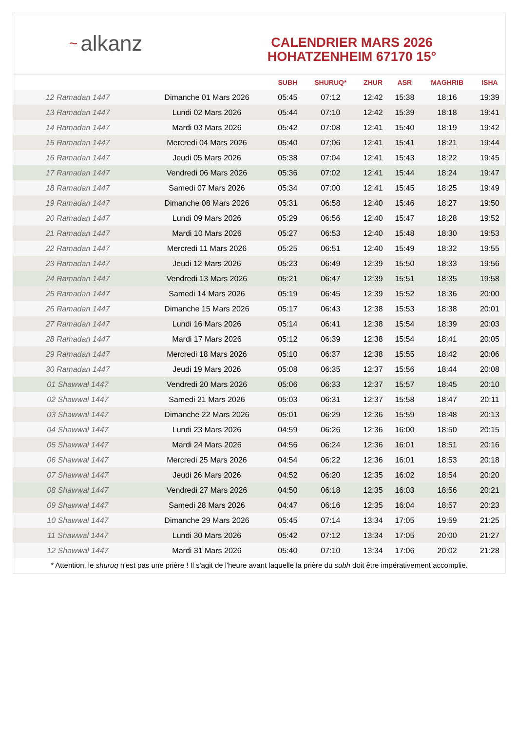~ alkanz
CALENDRIER MARS 2026
HOHATZENHEIM 67170 15°
| | | SUBH | SHURUQ* | ZHUR | ASR | MAGHRIB | ISHA |
| --- | --- | --- | --- | --- | --- | --- | --- |
| 12 Ramadan 1447 | Dimanche 01 Mars 2026 | 05:45 | 07:12 | 12:42 | 15:38 | 18:16 | 19:39 |
| 13 Ramadan 1447 | Lundi 02 Mars 2026 | 05:44 | 07:10 | 12:42 | 15:39 | 18:18 | 19:41 |
| 14 Ramadan 1447 | Mardi 03 Mars 2026 | 05:42 | 07:08 | 12:41 | 15:40 | 18:19 | 19:42 |
| 15 Ramadan 1447 | Mercredi 04 Mars 2026 | 05:40 | 07:06 | 12:41 | 15:41 | 18:21 | 19:44 |
| 16 Ramadan 1447 | Jeudi 05 Mars 2026 | 05:38 | 07:04 | 12:41 | 15:43 | 18:22 | 19:45 |
| 17 Ramadan 1447 | Vendredi 06 Mars 2026 | 05:36 | 07:02 | 12:41 | 15:44 | 18:24 | 19:47 |
| 18 Ramadan 1447 | Samedi 07 Mars 2026 | 05:34 | 07:00 | 12:41 | 15:45 | 18:25 | 19:49 |
| 19 Ramadan 1447 | Dimanche 08 Mars 2026 | 05:31 | 06:58 | 12:40 | 15:46 | 18:27 | 19:50 |
| 20 Ramadan 1447 | Lundi 09 Mars 2026 | 05:29 | 06:56 | 12:40 | 15:47 | 18:28 | 19:52 |
| 21 Ramadan 1447 | Mardi 10 Mars 2026 | 05:27 | 06:53 | 12:40 | 15:48 | 18:30 | 19:53 |
| 22 Ramadan 1447 | Mercredi 11 Mars 2026 | 05:25 | 06:51 | 12:40 | 15:49 | 18:32 | 19:55 |
| 23 Ramadan 1447 | Jeudi 12 Mars 2026 | 05:23 | 06:49 | 12:39 | 15:50 | 18:33 | 19:56 |
| 24 Ramadan 1447 | Vendredi 13 Mars 2026 | 05:21 | 06:47 | 12:39 | 15:51 | 18:35 | 19:58 |
| 25 Ramadan 1447 | Samedi 14 Mars 2026 | 05:19 | 06:45 | 12:39 | 15:52 | 18:36 | 20:00 |
| 26 Ramadan 1447 | Dimanche 15 Mars 2026 | 05:17 | 06:43 | 12:38 | 15:53 | 18:38 | 20:01 |
| 27 Ramadan 1447 | Lundi 16 Mars 2026 | 05:14 | 06:41 | 12:38 | 15:54 | 18:39 | 20:03 |
| 28 Ramadan 1447 | Mardi 17 Mars 2026 | 05:12 | 06:39 | 12:38 | 15:54 | 18:41 | 20:05 |
| 29 Ramadan 1447 | Mercredi 18 Mars 2026 | 05:10 | 06:37 | 12:38 | 15:55 | 18:42 | 20:06 |
| 30 Ramadan 1447 | Jeudi 19 Mars 2026 | 05:08 | 06:35 | 12:37 | 15:56 | 18:44 | 20:08 |
| 01 Shawwal 1447 | Vendredi 20 Mars 2026 | 05:06 | 06:33 | 12:37 | 15:57 | 18:45 | 20:10 |
| 02 Shawwal 1447 | Samedi 21 Mars 2026 | 05:03 | 06:31 | 12:37 | 15:58 | 18:47 | 20:11 |
| 03 Shawwal 1447 | Dimanche 22 Mars 2026 | 05:01 | 06:29 | 12:36 | 15:59 | 18:48 | 20:13 |
| 04 Shawwal 1447 | Lundi 23 Mars 2026 | 04:59 | 06:26 | 12:36 | 16:00 | 18:50 | 20:15 |
| 05 Shawwal 1447 | Mardi 24 Mars 2026 | 04:56 | 06:24 | 12:36 | 16:01 | 18:51 | 20:16 |
| 06 Shawwal 1447 | Mercredi 25 Mars 2026 | 04:54 | 06:22 | 12:36 | 16:01 | 18:53 | 20:18 |
| 07 Shawwal 1447 | Jeudi 26 Mars 2026 | 04:52 | 06:20 | 12:35 | 16:02 | 18:54 | 20:20 |
| 08 Shawwal 1447 | Vendredi 27 Mars 2026 | 04:50 | 06:18 | 12:35 | 16:03 | 18:56 | 20:21 |
| 09 Shawwal 1447 | Samedi 28 Mars 2026 | 04:47 | 06:16 | 12:35 | 16:04 | 18:57 | 20:23 |
| 10 Shawwal 1447 | Dimanche 29 Mars 2026 | 05:45 | 07:14 | 13:34 | 17:05 | 19:59 | 21:25 |
| 11 Shawwal 1447 | Lundi 30 Mars 2026 | 05:42 | 07:12 | 13:34 | 17:05 | 20:00 | 21:27 |
| 12 Shawwal 1447 | Mardi 31 Mars 2026 | 05:40 | 07:10 | 13:34 | 17:06 | 20:02 | 21:28 |
* Attention, le shuruq n'est pas une prière ! Il s'agit de l'heure avant laquelle la prière du subh doit être impérativement accomplie.